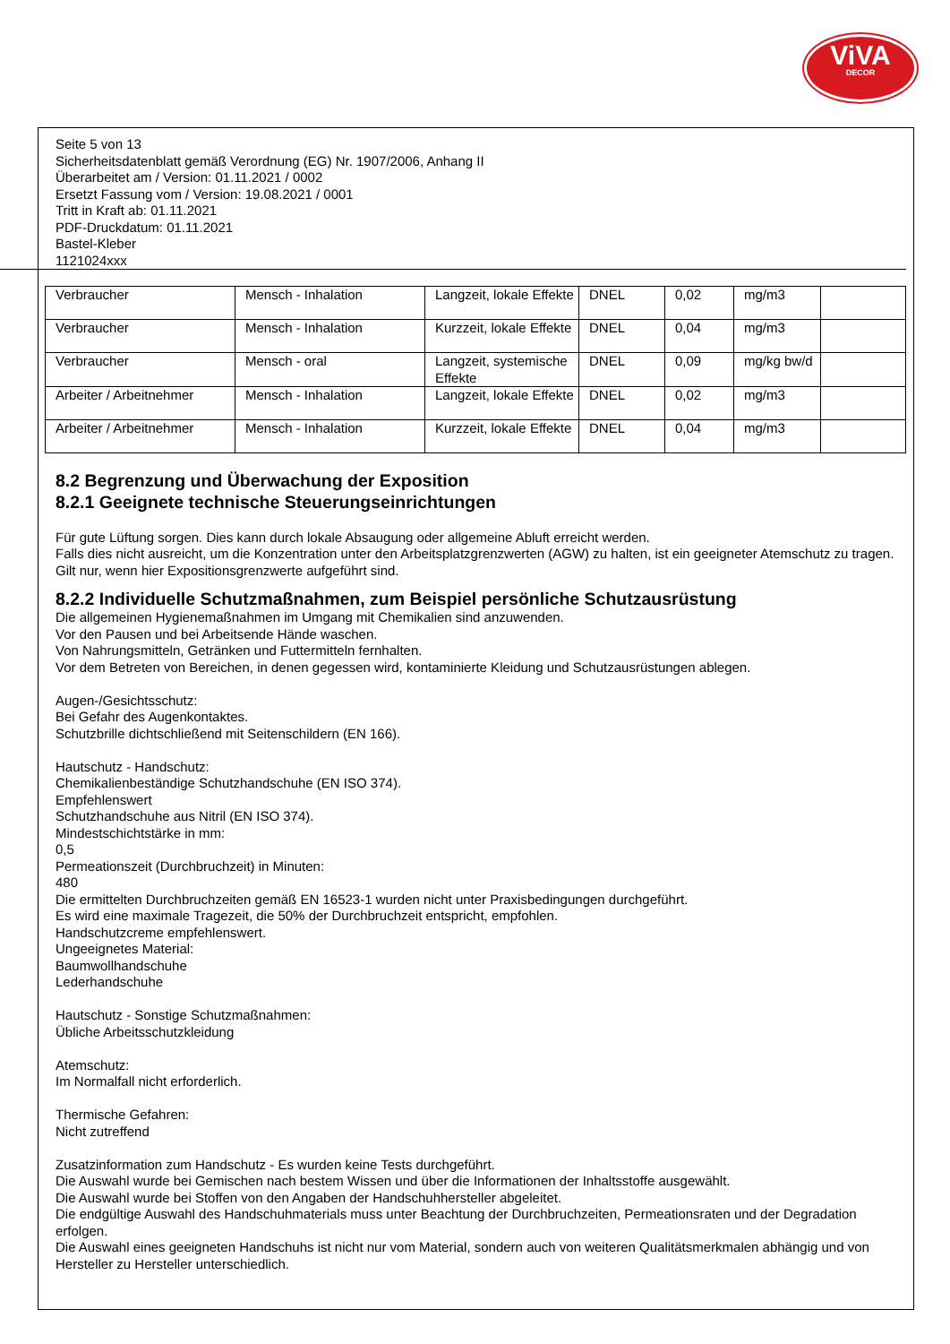ViVA
DECOR
Seite 5 von 13
Sicherheitsdatenblatt gemäß Verordnung (EG) Nr. 1907/2006, Anhang II
Überarbeitet am / Version: 01.11.2021 / 0002
Ersetzt Fassung vom / Version: 19.08.2021 / 0001
Tritt in Kraft ab: 01.11.2021
PDF-Druckdatum: 01.11.2021
Bastel-Kleber
1121024xxx
| Verbraucher | Mensch - Inhalation | Langzeit, lokale Effekte | DNEL | 0,02 | mg/m3 | |
| Verbraucher | Mensch - Inhalation | Kurzzeit, lokale Effekte | DNEL | 0,04 | mg/m3 | |
| Verbraucher | Mensch - oral | Langzeit, systemische Effekte | DNEL | 0,09 | mg/kg bw/d | |
| Arbeiter / Arbeitnehmer | Mensch - Inhalation | Langzeit, lokale Effekte | DNEL | 0,02 | mg/m3 | |
| Arbeiter / Arbeitnehmer | Mensch - Inhalation | Kurzzeit, lokale Effekte | DNEL | 0,04 | mg/m3 | |
8.2 Begrenzung und Überwachung der Exposition
8.2.1 Geeignete technische Steuerungseinrichtungen
Für gute Lüftung sorgen. Dies kann durch lokale Absaugung oder allgemeine Abluft erreicht werden.
Falls dies nicht ausreicht, um die Konzentration unter den Arbeitsplatzgrenzwerten (AGW) zu halten, ist ein geeigneter Atemschutz zu tragen.
Gilt nur, wenn hier Expositionsgrenzwerte aufgeführt sind.
8.2.2 Individuelle Schutzmaßnahmen, zum Beispiel persönliche Schutzausrüstung
Die allgemeinen Hygienemaßnahmen im Umgang mit Chemikalien sind anzuwenden.
Vor den Pausen und bei Arbeitsende Hände waschen.
Von Nahrungsmitteln, Getränken und Futtermitteln fernhalten.
Vor dem Betreten von Bereichen, in denen gegessen wird, kontaminierte Kleidung und Schutzausrüstungen ablegen.
Augen-/Gesichtsschutz:
Bei Gefahr des Augenkontaktes.
Schutzbrille dichtschließend mit Seitenschildern (EN 166).
Hautschutz - Handschutz:
Chemikalienbeständige Schutzhandschuhe (EN ISO 374).
Empfehlenswert
Schutzhandschuhe aus Nitril (EN ISO 374).
Mindestschichtstärke in mm:
0,5
Permeationszeit (Durchbruchzeit) in Minuten:
480
Die ermittelten Durchbruchzeiten gemäß EN 16523-1 wurden nicht unter Praxisbedingungen durchgeführt.
Es wird eine maximale Tragezeit, die 50% der Durchbruchzeit entspricht, empfohlen.
Handschutzcreme empfehlenswert.
Ungeeignetes Material:
Baumwollhandschuhe
Lederhandschuhe
Hautschutz - Sonstige Schutzmaßnahmen:
Übliche Arbeitsschutzkleidung
Atemschutz:
Im Normalfall nicht erforderlich.
Thermische Gefahren:
Nicht zutreffend
Zusatzinformation zum Handschutz - Es wurden keine Tests durchgeführt.
Die Auswahl wurde bei Gemischen nach bestem Wissen und über die Informationen der Inhaltsstoffe ausgewählt.
Die Auswahl wurde bei Stoffen von den Angaben der Handschuhhersteller abgeleitet.
Die endgültige Auswahl des Handschuhmaterials muss unter Beachtung der Durchbruchzeiten, Permeationsraten und der Degradation erfolgen.
Die Auswahl eines geeigneten Handschuhs ist nicht nur vom Material, sondern auch von weiteren Qualitätsmerkmalen abhängig und von Hersteller zu Hersteller unterschiedlich.